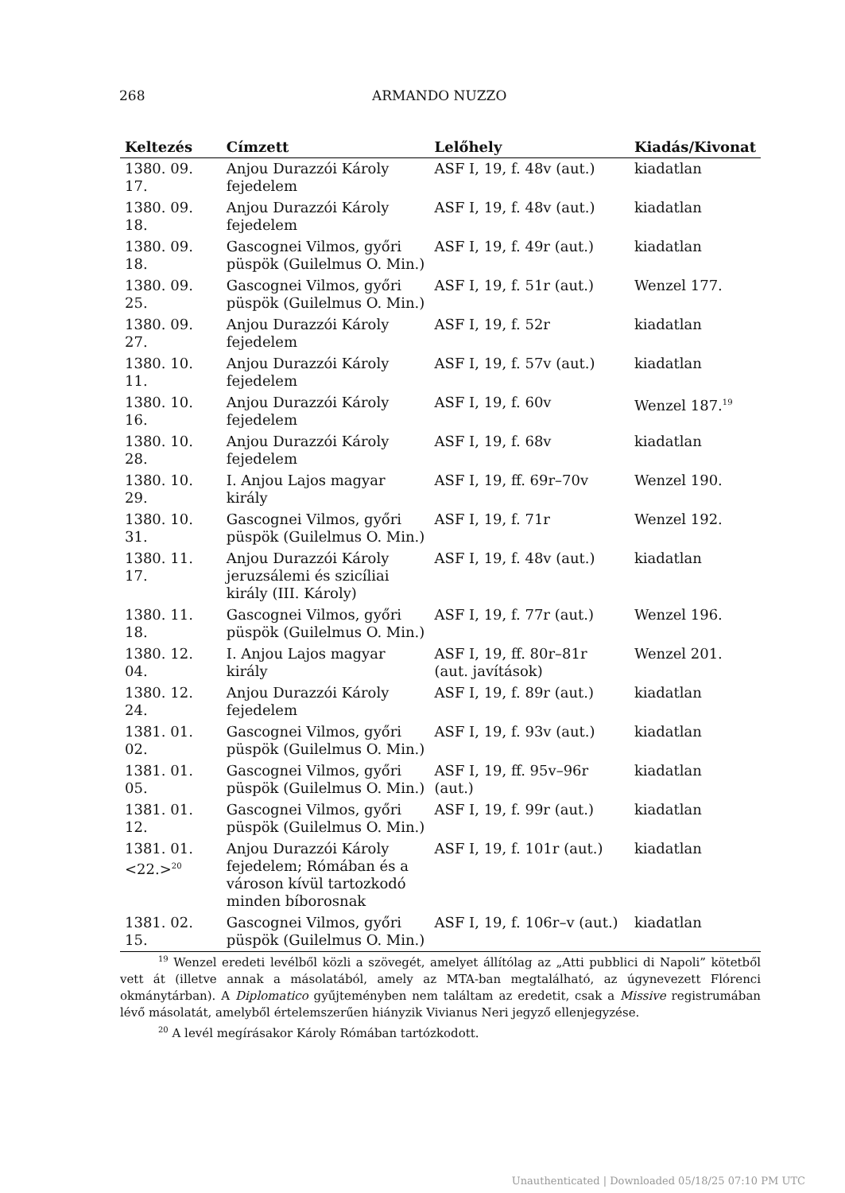268 ARMANDO NUZZO
| Keltezés | Címzett | Lelőhely | Kiadás/Kivonat |
| --- | --- | --- | --- |
| 1380. 09. 17. | Anjou Durazzói Károly fejedelem | ASF I, 19, f. 48v (aut.) | kiadatlan |
| 1380. 09. 18. | Anjou Durazzói Károly fejedelem | ASF I, 19, f. 48v (aut.) | kiadatlan |
| 1380. 09. 18. | Gascognei Vilmos, győri püspök (Guilelmus O. Min.) | ASF I, 19, f. 49r (aut.) | kiadatlan |
| 1380. 09. 25. | Gascognei Vilmos, győri püspök (Guilelmus O. Min.) | ASF I, 19, f. 51r (aut.) | Wenzel 177. |
| 1380. 09. 27. | Anjou Durazzói Károly fejedelem | ASF I, 19, f. 52r | kiadatlan |
| 1380. 10. 11. | Anjou Durazzói Károly fejedelem | ASF I, 19, f. 57v (aut.) | kiadatlan |
| 1380. 10. 16. | Anjou Durazzói Károly fejedelem | ASF I, 19, f. 60v | Wenzel 187.<sup>19</sup> |
| 1380. 10. 28. | Anjou Durazzói Károly fejedelem | ASF I, 19, f. 68v | kiadatlan |
| 1380. 10. 29. | I. Anjou Lajos magyar király | ASF I, 19, ff. 69r–70v | Wenzel 190. |
| 1380. 10. 31. | Gascognei Vilmos, győri püspök (Guilelmus O. Min.) | ASF I, 19, f. 71r | Wenzel 192. |
| 1380. 11. 17. | Anjou Durazzói Károly jeruzsálemi és szicíliai király (III. Károly) | ASF I, 19, f. 48v (aut.) | kiadatlan |
| 1380. 11. 18. | Gascognei Vilmos, győri püspök (Guilelmus O. Min.) | ASF I, 19, f. 77r (aut.) | Wenzel 196. |
| 1380. 12. 04. | I. Anjou Lajos magyar király | ASF I, 19, ff. 80r–81r (aut. javítások) | Wenzel 201. |
| 1380. 12. 24. | Anjou Durazzói Károly fejedelem | ASF I, 19, f. 89r (aut.) | kiadatlan |
| 1381. 01. 02. | Gascognei Vilmos, győri püspök (Guilelmus O. Min.) | ASF I, 19, f. 93v (aut.) | kiadatlan |
| 1381. 01. 05. | Gascognei Vilmos, győri püspök (Guilelmus O. Min.) | ASF I, 19, ff. 95v–96r (aut.) | kiadatlan |
| 1381. 01. 12. | Gascognei Vilmos, győri püspök (Guilelmus O. Min.) | ASF I, 19, f. 99r (aut.) | kiadatlan |
| 1381. 01. <22.><sup>20</sup> | Anjou Durazzói Károly fejedelem; Rómában és a városon kívül tartozkodó minden bíborosnak | ASF I, 19, f. 101r (aut.) | kiadatlan |
| 1381. 02. 15. | Gascognei Vilmos, győri püspök (Guilelmus O. Min.) | ASF I, 19, f. 106r–v (aut.) | kiadatlan |
<sup>19</sup> Wenzel eredeti levélből közli a szövegét, amelyet állítólag az „Atti pubblici di Napoli” kötetből vett át (illetve annak a másolatából, amely az MTA-ban megtalálható, az úgynevezett Flórenci okmánytárban). A Diplomatico gyűjteményben nem találtam az eredetit, csak a Missive registrumában lévő másolatát, amelyből értelemszerűen hiányzik Vivianus Neri jegyző ellenjegyzése.
<sup>20</sup> A levél megírásakor Károly Rómában tartózkodott.
Unauthenticated | Downloaded 05/18/25 07:10 PM UTC